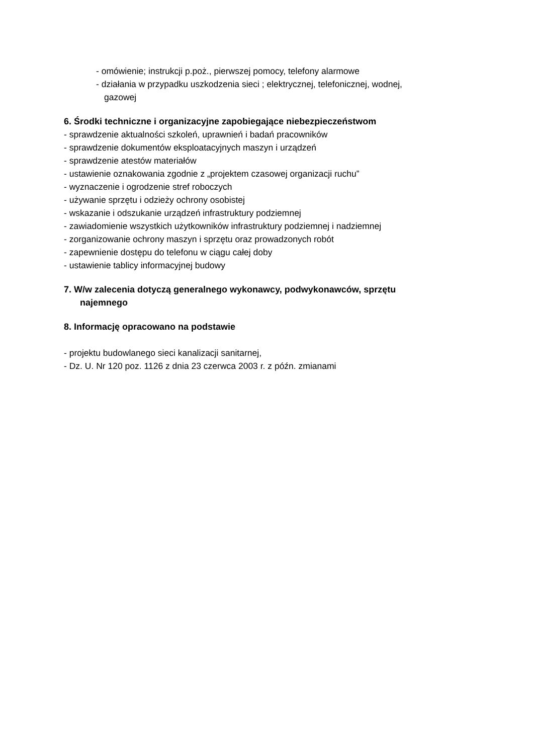- omówienie; instrukcji p.poż., pierwszej pomocy, telefony alarmowe
- działania w przypadku uszkodzenia sieci ; elektrycznej, telefonicznej, wodnej,
gazowej
6. Środki techniczne i organizacyjne zapobiegające niebezpieczeństwom
- sprawdzenie aktualności szkoleń, uprawnień i badań pracowników
- sprawdzenie dokumentów eksploatacyjnych maszyn i urządzeń
- sprawdzenie atestów materiałów
- ustawienie oznakowania zgodnie z „projektem czasowej organizacji ruchu”
- wyznaczenie i ogrodzenie stref roboczych
- używanie sprzętu i odzieży ochrony osobistej
- wskazanie i odszukanie urządzeń infrastruktury podziemnej
- zawiadomienie wszystkich użytkowników infrastruktury podziemnej i nadziemnej
- zorganizowanie ochrony maszyn i sprzętu oraz prowadzonych robót
- zapewnienie dostępu do telefonu w ciągu całej doby
- ustawienie tablicy informacyjnej budowy
7. W/w zalecenia dotyczą generalnego wykonawcy, podwykonawców, sprzętu
najemnego
8. Informację opracowano na podstawie
- projektu budowlanego sieci kanalizacji sanitarnej,
- Dz. U. Nr 120 poz. 1126 z dnia 23 czerwca 2003 r. z późn. zmianami